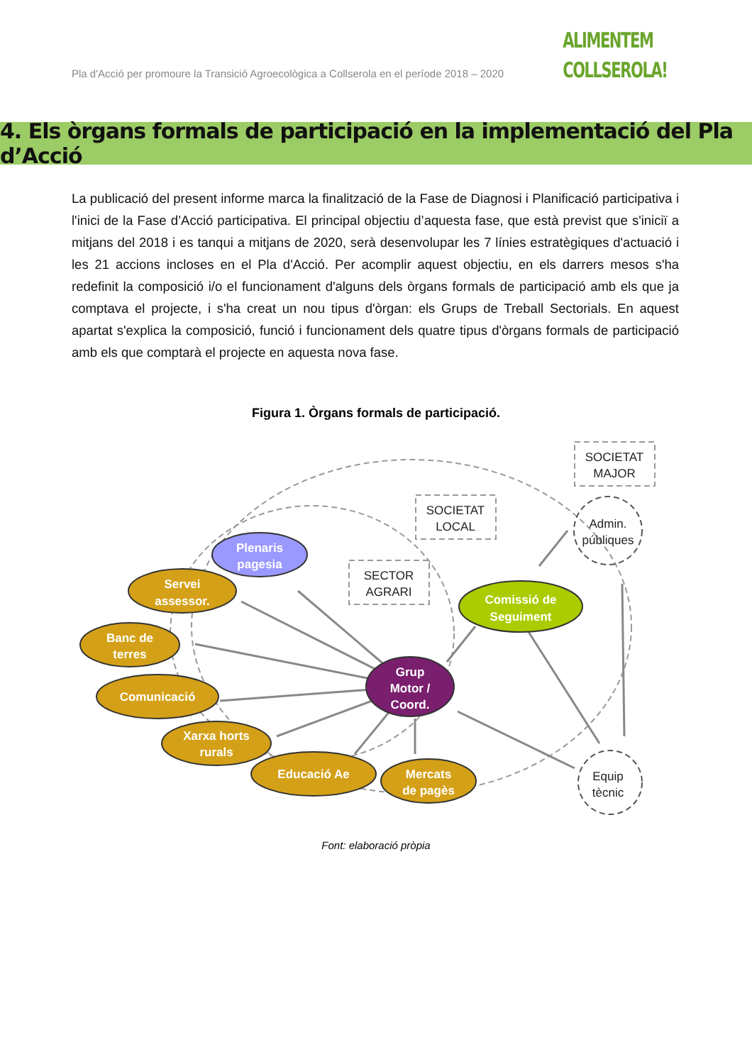Pla d'Acció per promoure la Transició Agroecològica a Collserola en el període 2018 – 2020
ALIMENTEM
COLLSEROLA!
4. Els òrgans formals de participació en la implementació del Pla d’Acció
La publicació del present informe marca la finalització de la Fase de Diagnosi i Planificació participativa i l'inici de la Fase d’Acció participativa. El principal objectiu d’aquesta fase, que està previst que s'iniciï a mitjans del 2018 i es tanqui a mitjans de 2020, serà desenvolupar les 7 línies estratègiques d'actuació i les 21 accions incloses en el Pla d'Acció. Per acomplir aquest objectiu, en els darrers mesos s'ha redefinit la composició i/o el funcionament d'alguns dels òrgans formals de participació amb els que ja comptava el projecte, i s'ha creat un nou tipus d'òrgan: els Grups de Treball Sectorials. En aquest apartat s'explica la composició, funció i funcionament dels quatre tipus d'òrgans formals de participació amb els que comptarà el projecte en aquesta nova fase.
Figura 1. Òrgans formals de participació.
Plenaris
pagesia
Servei
assessor.
Banc de
terres
Comunicació
Xarxa horts
rurals
Educació Ae
Mercats
de pagès
Comissió de
Seguiment
Grup
Motor /
Coord.
SOCIETAT
MAJOR
SOCIETAT
LOCAL
SECTOR
AGRARI
Admin.
públiques
Equip
tècnic
Font: elaboració pròpia